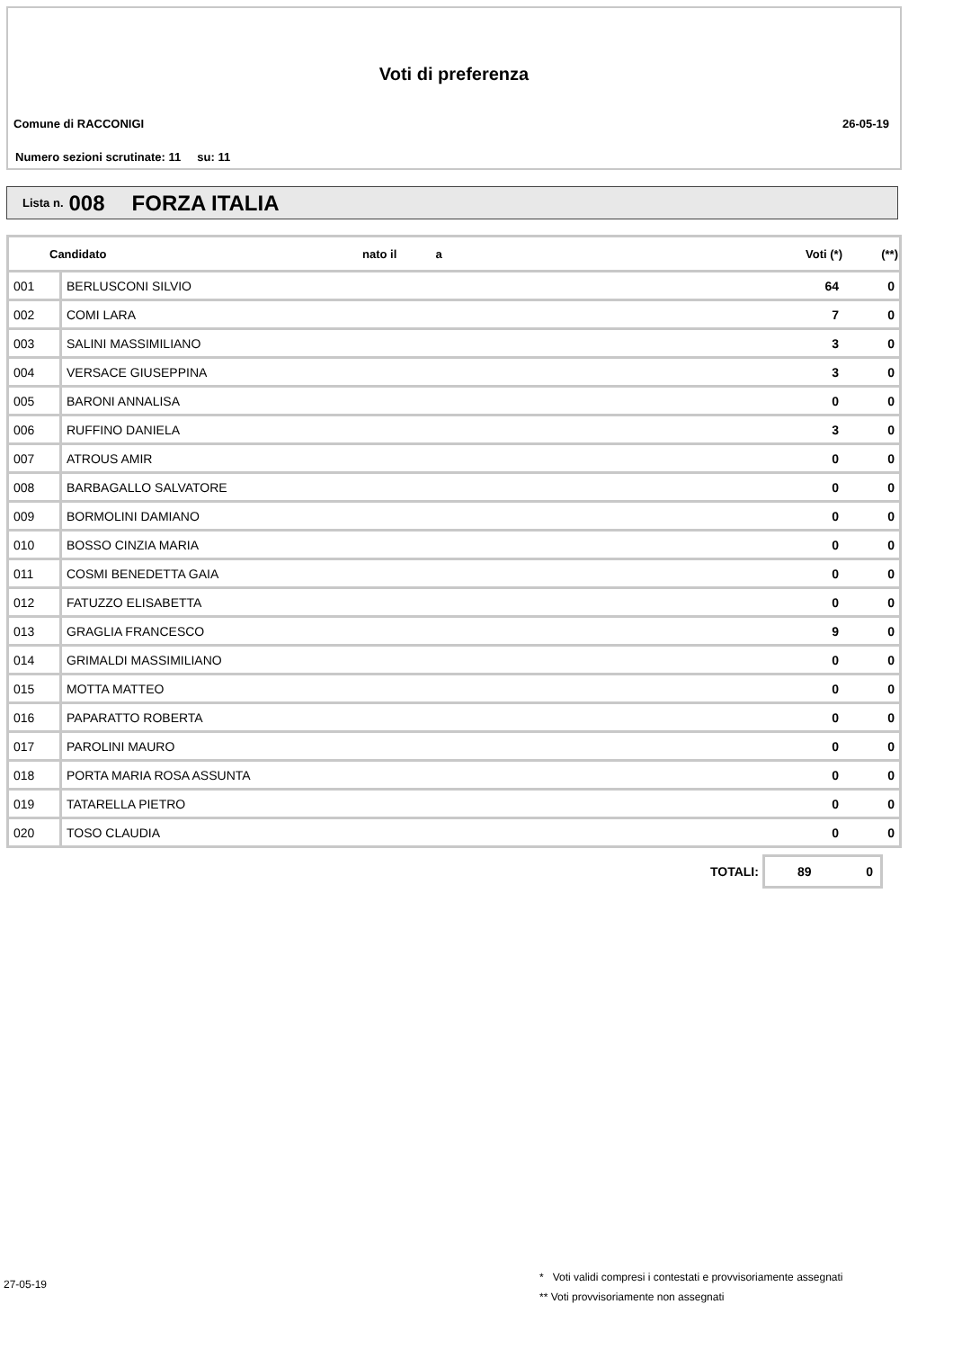Voti di preferenza
Comune di RACCONIGI 26-05-19
Numero sezioni scrutinate: 11 su: 11
Lista n. 008 FORZA ITALIA
| Candidato | | nato il a | | Voti (*) | (**) |
| --- | --- | --- | --- | --- | --- |
| 001 | BERLUSCONI SILVIO | | | 64 | 0 |
| 002 | COMI LARA | | | 7 | 0 |
| 003 | SALINI MASSIMILIANO | | | 3 | 0 |
| 004 | VERSACE GIUSEPPINA | | | 3 | 0 |
| 005 | BARONI ANNALISA | | | 0 | 0 |
| 006 | RUFFINO DANIELA | | | 3 | 0 |
| 007 | ATROUS AMIR | | | 0 | 0 |
| 008 | BARBAGALLO SALVATORE | | | 0 | 0 |
| 009 | BORMOLINI DAMIANO | | | 0 | 0 |
| 010 | BOSSO CINZIA MARIA | | | 0 | 0 |
| 011 | COSMI BENEDETTA GAIA | | | 0 | 0 |
| 012 | FATUZZO ELISABETTA | | | 0 | 0 |
| 013 | GRAGLIA FRANCESCO | | | 9 | 0 |
| 014 | GRIMALDI MASSIMILIANO | | | 0 | 0 |
| 015 | MOTTA MATTEO | | | 0 | 0 |
| 016 | PAPARATTO ROBERTA | | | 0 | 0 |
| 017 | PAROLINI MAURO | | | 0 | 0 |
| 018 | PORTA MARIA ROSA ASSUNTA | | | 0 | 0 |
| 019 | TATARELLA PIETRO | | | 0 | 0 |
| 020 | TOSO CLAUDIA | | | 0 | 0 |
TOTALI:
89 0
27-05-19
* Voti validi compresi i contestati e provvisoriamente assegnati
** Voti provvisoriamente non assegnati